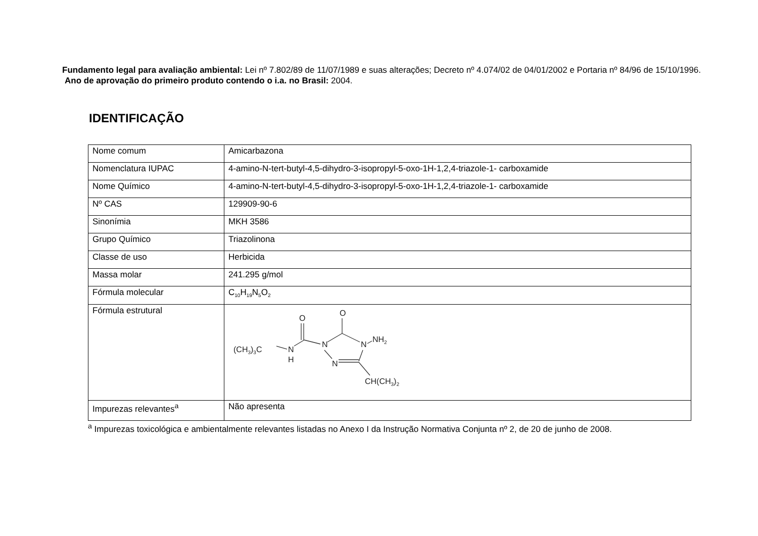Fundamento legal para avaliação ambiental: Lei nº 7.802/89 de 11/07/1989 e suas alterações; Decreto nº 4.074/02 de 04/01/2002 e Portaria nº 84/96 de 15/10/1996.
Ano de aprovação do primeiro produto contendo o i.a. no Brasil: 2004.
IDENTIFICAÇÃO
| Nome comum | Amicarbazona |
| Nomenclatura IUPAC | 4-amino-N-tert-butyl-4,5-dihydro-3-isopropyl-5-oxo-1H-1,2,4-triazole-1- carboxamide |
| Nome Químico | 4-amino-N-tert-butyl-4,5-dihydro-3-isopropyl-5-oxo-1H-1,2,4-triazole-1- carboxamide |
| Nº CAS | 129909-90-6 |
| Sinonímia | MKH 3586 |
| Grupo Químico | Triazolinona |
| Classe de uso | Herbicida |
| Massa molar | 241.295 g/mol |
| Fórmula molecular | C<sub>10</sub>H<sub>19</sub>N<sub>5</sub>O<sub>2</sub> |
| Fórmula estrutural | (CH 3 ) 3 C N H N N N NH 2 CH(CH 3 ) 2 O O |
| Impurezas relevantes<sup>a</sup> | Não apresenta |
<sup>a</sup> Impurezas toxicológica e ambientalmente relevantes listadas no Anexo I da Instrução Normativa Conjunta nº 2, de 20 de junho de 2008.